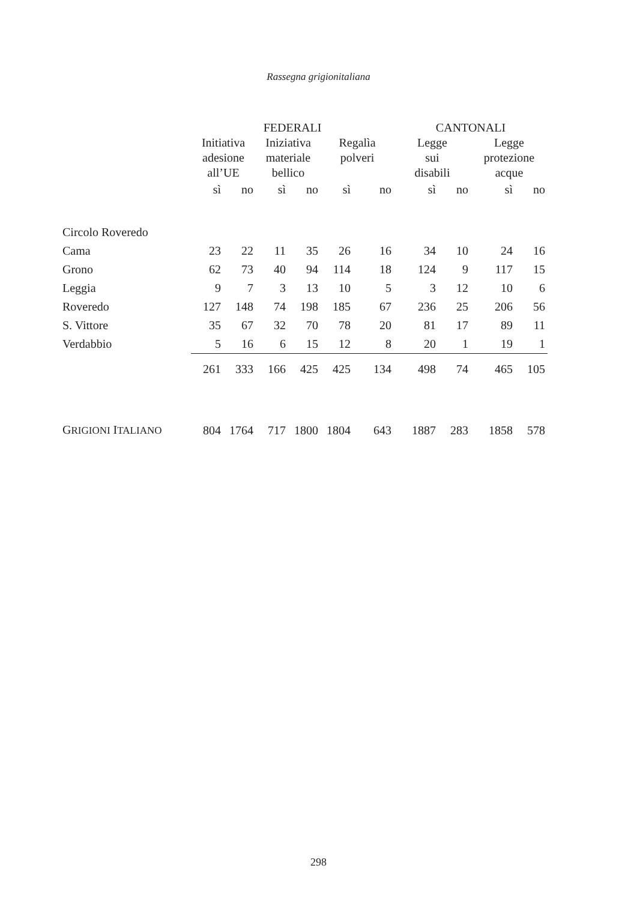Rassegna grigionitaliana
| | FEDERALI | | | | | | CANTONALI | | | |
| --- | --- | --- | --- | --- | --- | --- | --- | --- | --- | --- |
| | Initiativa adesione all’UE | | Iniziativa materiale bellico | | Regalìa polveri | | Legge sui disabili | | Legge protezione acque | |
| | sì | no | sì | no | sì | no | sì | no | sì | no |
| Circolo Roveredo | | | | | | | | | | |
| Cama | 23 | 22 | 11 | 35 | 26 | 16 | 34 | 10 | 24 | 16 |
| Grono | 62 | 73 | 40 | 94 | 114 | 18 | 124 | 9 | 117 | 15 |
| Leggia | 9 | 7 | 3 | 13 | 10 | 5 | 3 | 12 | 10 | 6 |
| Roveredo | 127 | 148 | 74 | 198 | 185 | 67 | 236 | 25 | 206 | 56 |
| S. Vittore | 35 | 67 | 32 | 70 | 78 | 20 | 81 | 17 | 89 | 11 |
| Verdabbio | 5 | 16 | 6 | 15 | 12 | 8 | 20 | 1 | 19 | 1 |
| | 261 | 333 | 166 | 425 | 425 | 134 | 498 | 74 | 465 | 105 |
| G RIGIONI I TALIANO | 804 | 1764 | 717 | 1800 | 1804 | 643 | 1887 | 283 | 1858 | 578 |
298